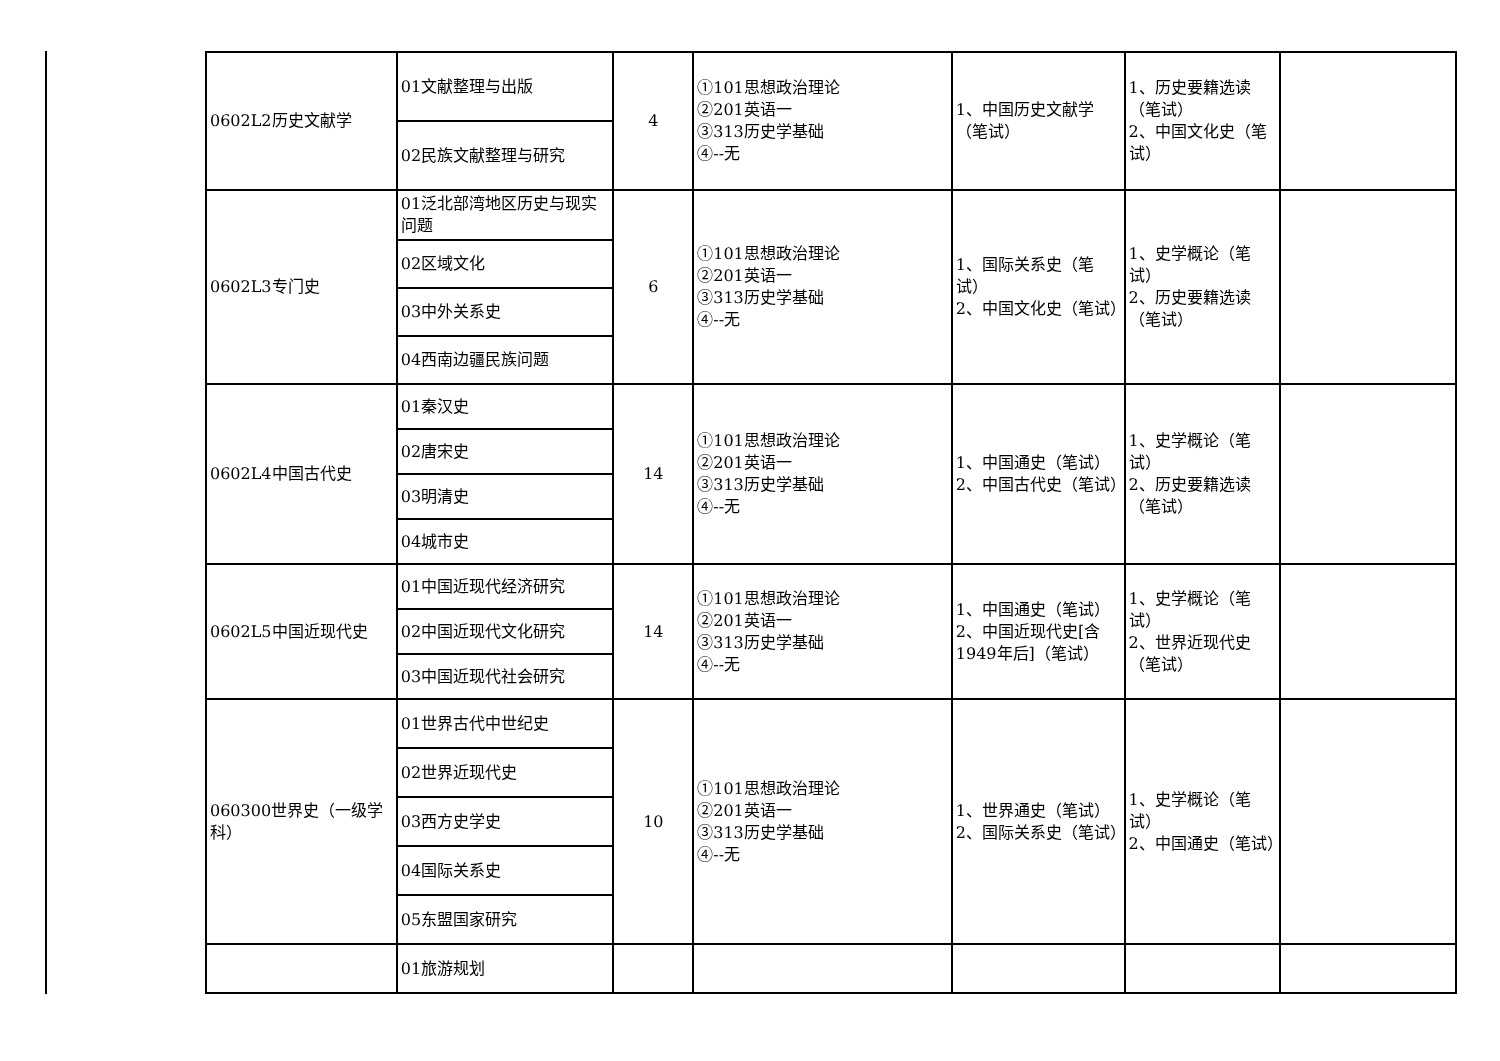| 0602L2历史文献学 | 01文献整理与出版 | 4 | ①101思想政治理论 ②201英语一 ③313历史学基础 ④--无 | 1、中国历史文献学（笔试） | 1、历史要籍选读（笔试） 2、中国文化史（笔试） | |
| | 02民族文献整理与研究 | | | | | |
| 0602L3专门史 | 01泛北部湾地区历史与现实问题 | 6 | ①101思想政治理论 ②201英语一 ③313历史学基础 ④--无 | 1、国际关系史（笔试） 2、中国文化史（笔试） | 1、史学概论（笔试） 2、历史要籍选读（笔试） | |
| | 02区域文化 | | | | | |
| | 03中外关系史 | | | | | |
| | 04西南边疆民族问题 | | | | | |
| 0602L4中国古代史 | 01秦汉史 | 14 | ①101思想政治理论 ②201英语一 ③313历史学基础 ④--无 | 1、中国通史（笔试） 2、中国古代史（笔试） | 1、史学概论（笔试） 2、历史要籍选读（笔试） | |
| | 02唐宋史 | | | | | |
| | 03明清史 | | | | | |
| | 04城市史 | | | | | |
| 0602L5中国近现代史 | 01中国近现代经济研究 | 14 | ①101思想政治理论 ②201英语一 ③313历史学基础 ④--无 | 1、中国通史（笔试） 2、中国近现代史[含1949年后]（笔试） | 1、史学概论（笔试） 2、世界近现代史（笔试） | |
| | 02中国近现代文化研究 | | | | | |
| | 03中国近现代社会研究 | | | | | |
| 060300世界史（一级学科） | 01世界古代中世纪史 | 10 | ①101思想政治理论 ②201英语一 ③313历史学基础 ④--无 | 1、世界通史（笔试） 2、国际关系史（笔试） | 1、史学概论（笔试） 2、中国通史（笔试） | |
| | 02世界近现代史 | | | | | |
| | 03西方史学史 | | | | | |
| | 04国际关系史 | | | | | |
| | 05东盟国家研究 | | | | | |
| | 01旅游规划 | | | | | |